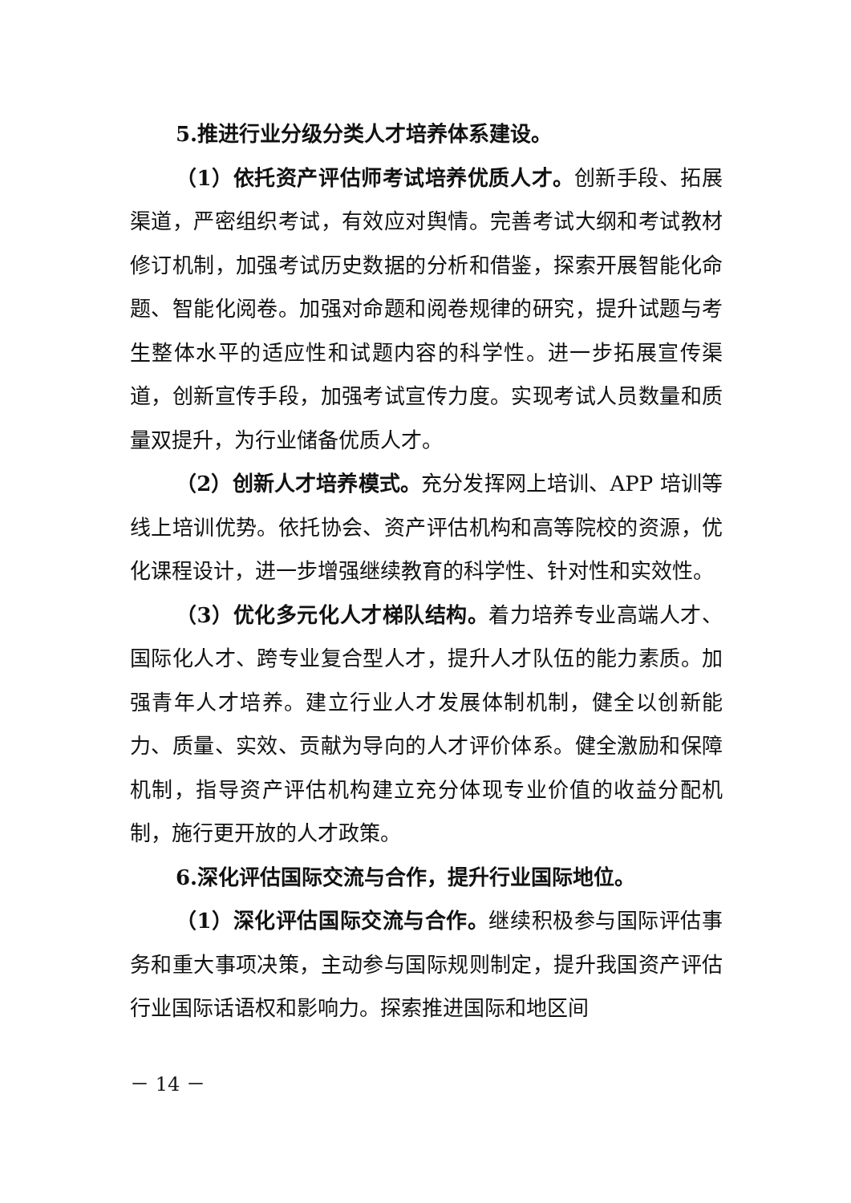5.推进行业分级分类人才培养体系建设。
（1）依托资产评估师考试培养优质人才。创新手段、拓展渠道，严密组织考试，有效应对舆情。完善考试大纲和考试教材修订机制，加强考试历史数据的分析和借鉴，探索开展智能化命题、智能化阅卷。加强对命题和阅卷规律的研究，提升试题与考生整体水平的适应性和试题内容的科学性。进一步拓展宣传渠道，创新宣传手段，加强考试宣传力度。实现考试人员数量和质量双提升，为行业储备优质人才。
（2）创新人才培养模式。充分发挥网上培训、APP 培训等线上培训优势。依托协会、资产评估机构和高等院校的资源，优化课程设计，进一步增强继续教育的科学性、针对性和实效性。
（3）优化多元化人才梯队结构。着力培养专业高端人才、国际化人才、跨专业复合型人才，提升人才队伍的能力素质。加强青年人才培养。建立行业人才发展体制机制，健全以创新能力、质量、实效、贡献为导向的人才评价体系。健全激励和保障机制，指导资产评估机构建立充分体现专业价值的收益分配机制，施行更开放的人才政策。
6.深化评估国际交流与合作，提升行业国际地位。
（1）深化评估国际交流与合作。继续积极参与国际评估事务和重大事项决策，主动参与国际规则制定，提升我国资产评估行业国际话语权和影响力。探索推进国际和地区间
－ 14 －